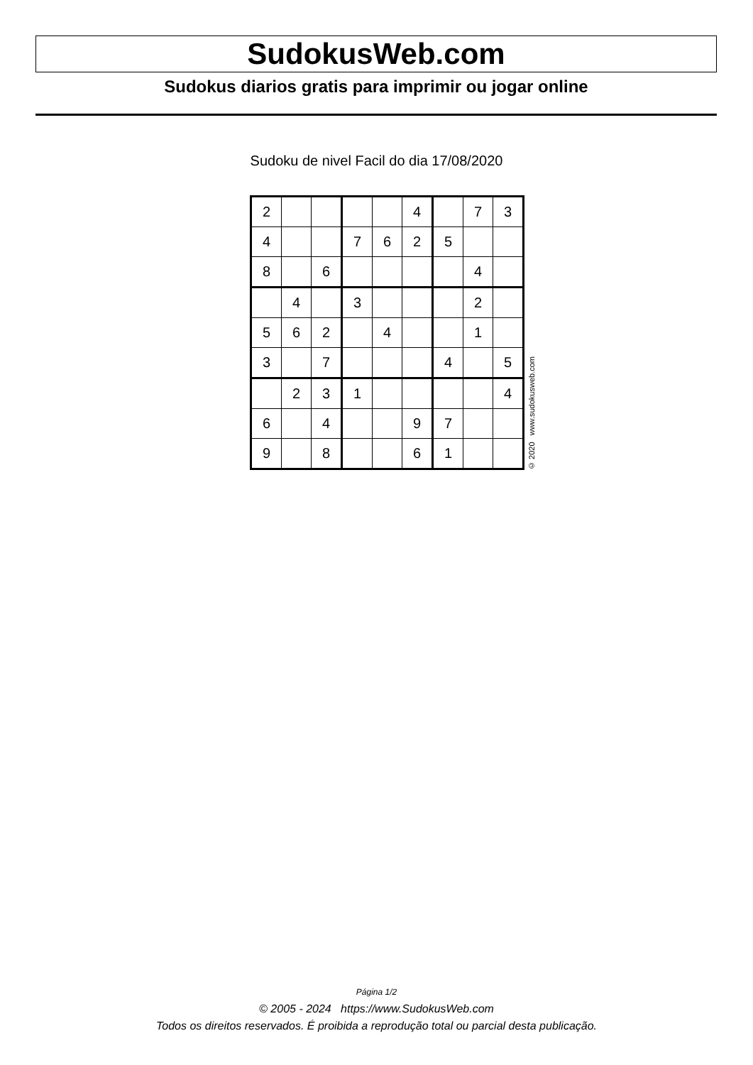SudokusWeb.com
Sudokus diarios gratis para imprimir ou jogar online
Sudoku de nivel Facil do dia 17/08/2020
| 2 | | | | | 4 | | 7 | 3 |
| 4 | | | 7 | 6 | 2 | 5 | | |
| 8 | | 6 | | | | | 4 | |
| | 4 | | 3 | | | | 2 | |
| 5 | 6 | 2 | | 4 | | | 1 | |
| 3 | | 7 | | | | 4 | | 5 |
| | 2 | 3 | 1 | | | | | 4 |
| 6 | | 4 | | | 9 | 7 | | |
| 9 | | 8 | | | 6 | 1 | | |
© 2020 www.sudokusweb.com
Página 1/2
© 2005 - 2024 https://www.SudokusWeb.com
Todos os direitos reservados. É proibida a reprodução total ou parcial desta publicação.